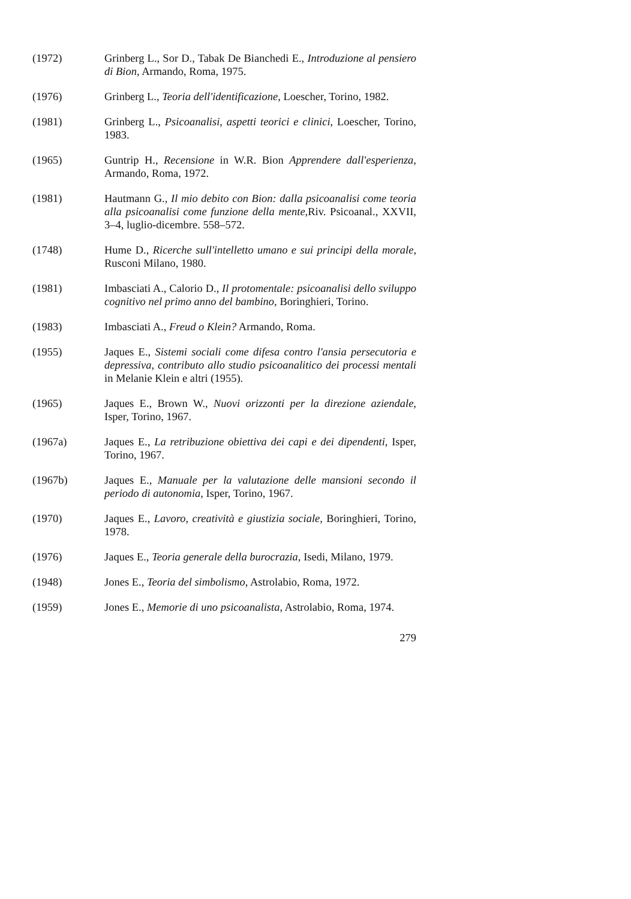(1972) Grinberg L., Sor D., Tabak De Bianchedi E., Introduzione al pensiero di Bion, Armando, Roma, 1975.
(1976) Grinberg L., Teoria dell'identificazione, Loescher, Torino, 1982.
(1981) Grinberg L., Psicoanalisi, aspetti teorici e clinici, Loescher, Torino, 1983.
(1965) Guntrip H., Recensione in W.R. Bion Apprendere dall'esperienza, Armando, Roma, 1972.
(1981) Hautmann G., Il mio debito con Bion: dalla psicoanalisi come teoria alla psicoanalisi come funzione della mente, Riv. Psicoanal., XXVII, 3–4, luglio-dicembre. 558–572.
(1748) Hume D., Ricerche sull'intelletto umano e sui principi della morale, Rusconi Milano, 1980.
(1981) Imbasciati A., Calorio D., Il protomentale: psicoanalisi dello sviluppo cognitivo nel primo anno del bambino, Boringhieri, Torino.
(1983) Imbasciati A., Freud o Klein? Armando, Roma.
(1955) Jaques E., Sistemi sociali come difesa contro l'ansia persecutoria e depressiva, contributo allo studio psicoanalitico dei processi mentali in Melanie Klein e altri (1955).
(1965) Jaques E., Brown W., Nuovi orizzonti per la direzione aziendale, Isper, Torino, 1967.
(1967a) Jaques E., La retribuzione obiettiva dei capi e dei dipendenti, Isper, Torino, 1967.
(1967b) Jaques E., Manuale per la valutazione delle mansioni secondo il periodo di autonomia, Isper, Torino, 1967.
(1970) Jaques E., Lavoro, creatività e giustizia sociale, Boringhieri, Torino, 1978.
(1976) Jaques E., Teoria generale della burocrazia, Isedi, Milano, 1979.
(1948) Jones E., Teoria del simbolismo, Astrolabio, Roma, 1972.
(1959) Jones E., Memorie di uno psicoanalista, Astrolabio, Roma, 1974.
279